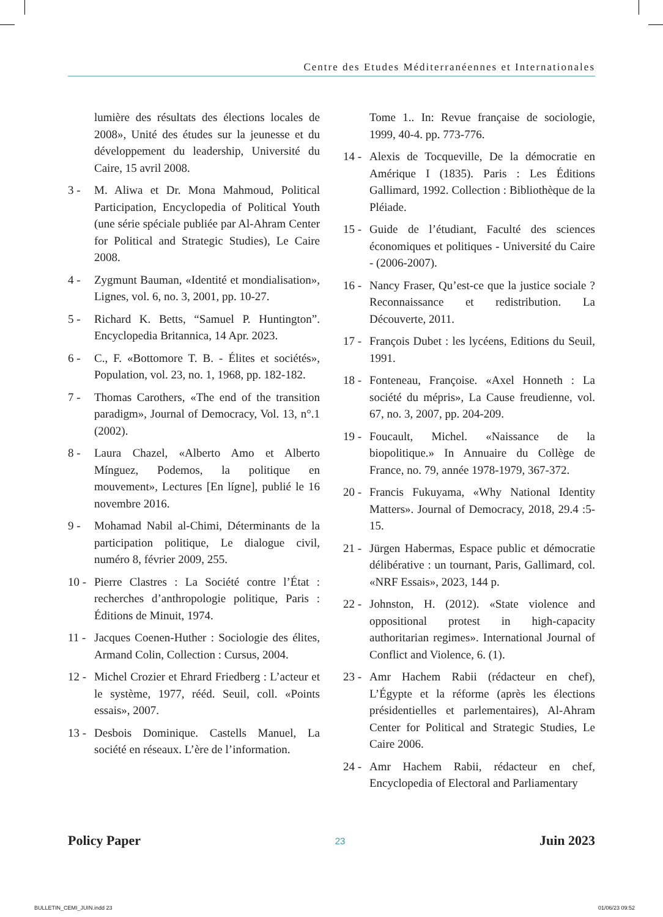Centre des Etudes Méditerranéennes et Internationales
lumière des résultats des élections locales de 2008», Unité des études sur la jeunesse et du développement du leadership, Université du Caire, 15 avril 2008.
3 - M. Aliwa et Dr. Mona Mahmoud, Political Participation, Encyclopedia of Political Youth (une série spéciale publiée par Al-Ahram Center for Political and Strategic Studies), Le Caire 2008.
4 - Zygmunt Bauman, «Identité et mondialisation», Lignes, vol. 6, no. 3, 2001, pp. 10-27.
5 - Richard K. Betts, “Samuel P. Huntington”. Encyclopedia Britannica, 14 Apr. 2023.
6 - C., F. «Bottomore T. B. - Élites et sociétés», Population, vol. 23, no. 1, 1968, pp. 182-182.
7 - Thomas Carothers, «The end of the transition paradigm», Journal of Democracy, Vol. 13, n°.1 (2002).
8 - Laura Chazel, «Alberto Amo et Alberto Mínguez, Podemos, la politique en mouvement», Lectures [En lígne], publié le 16 novembre 2016.
9 - Mohamad Nabil al-Chimi, Déterminants de la participation politique, Le dialogue civil, numéro 8, février 2009, 255.
10 - Pierre Clastres : La Société contre l’État : recherches d’anthropologie politique, Paris : Éditions de Minuit, 1974.
11 - Jacques Coenen-Huther : Sociologie des élites, Armand Colin, Collection : Cursus, 2004.
12 - Michel Crozier et Ehrard Friedberg : L’acteur et le système, 1977, rééd. Seuil, coll. «Points essais», 2007.
13 - Desbois Dominique. Castells Manuel, La société en réseaux. L’ère de l’information.
Tome 1.. In: Revue française de sociologie, 1999, 40-4. pp. 773-776.
14 - Alexis de Tocqueville, De la démocratie en Amérique I (1835). Paris : Les Éditions Gallimard, 1992. Collection : Bibliothèque de la Pléiade.
15 - Guide de l’étudiant, Faculté des sciences économiques et politiques - Université du Caire - (2006-2007).
16 - Nancy Fraser, Qu’est-ce que la justice sociale ? Reconnaissance et redistribution. La Découverte, 2011.
17 - François Dubet : les lycéens, Editions du Seuil, 1991.
18 - Fonteneau, Françoise. «Axel Honneth : La société du mépris», La Cause freudienne, vol. 67, no. 3, 2007, pp. 204-209.
19 - Foucault, Michel. «Naissance de la biopolitique.» In Annuaire du Collège de France, no. 79, année 1978-1979, 367-372.
20 - Francis Fukuyama, «Why National Identity Matters». Journal of Democracy, 2018, 29.4 :5-15.
21 - Jürgen Habermas, Espace public et démocratie délibérative : un tournant, Paris, Gallimard, col. «NRF Essais», 2023, 144 p.
22 - Johnston, H. (2012). «State violence and oppositional protest in high-capacity authoritarian regimes». International Journal of Conflict and Violence, 6. (1).
23 - Amr Hachem Rabii (rédacteur en chef), L’Égypte et la réforme (après les élections présidentielles et parlementaires), Al-Ahram Center for Political and Strategic Studies, Le Caire 2006.
24 - Amr Hachem Rabii, rédacteur en chef, Encyclopedia of Electoral and Parliamentary
Policy Paper 23 Juin 2023
BULLETIN_CEMI_JUIN.indd 23 01/06/23 09:52